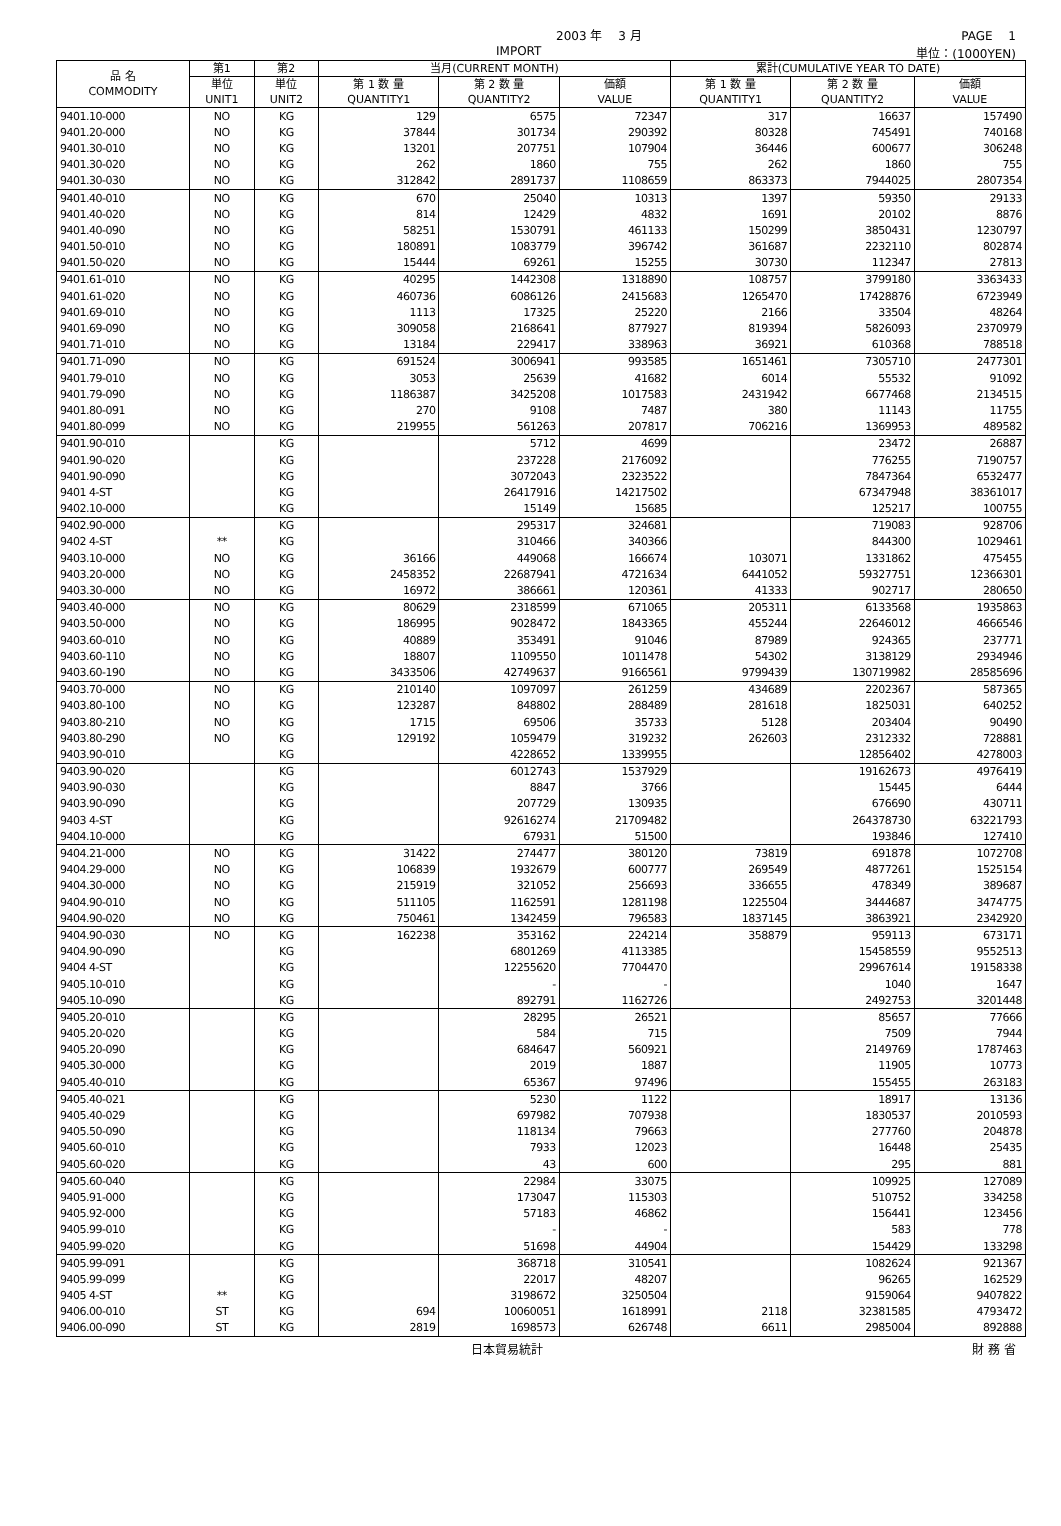2003 年　 3 月 PAGE　 1
IMPORT 単位：(1000YEN)
| 品 名 COMMODITY | 第1 | 第2 | 当月(CURRENT MONTH) | | | 累計(CUMULATIVE YEAR TO DATE) | | |
| --- | --- | --- | --- | --- | --- | --- | --- | --- |
| | 単位 UNIT1 | 単位 UNIT2 | 第 1 数 量 QUANTITY1 | 第 2 数 量 QUANTITY2 | 価額 VALUE | 第 1 数 量 QUANTITY1 | 第 2 数 量 QUANTITY2 | 価額 VALUE |
| 9401.10-000 | NO | KG | 129 | 6575 | 72347 | 317 | 16637 | 157490 |
| 9401.20-000 | NO | KG | 37844 | 301734 | 290392 | 80328 | 745491 | 740168 |
| 9401.30-010 | NO | KG | 13201 | 207751 | 107904 | 36446 | 600677 | 306248 |
| 9401.30-020 | NO | KG | 262 | 1860 | 755 | 262 | 1860 | 755 |
| 9401.30-030 | NO | KG | 312842 | 2891737 | 1108659 | 863373 | 7944025 | 2807354 |
| 9401.40-010 | NO | KG | 670 | 25040 | 10313 | 1397 | 59350 | 29133 |
| 9401.40-020 | NO | KG | 814 | 12429 | 4832 | 1691 | 20102 | 8876 |
| 9401.40-090 | NO | KG | 58251 | 1530791 | 461133 | 150299 | 3850431 | 1230797 |
| 9401.50-010 | NO | KG | 180891 | 1083779 | 396742 | 361687 | 2232110 | 802874 |
| 9401.50-020 | NO | KG | 15444 | 69261 | 15255 | 30730 | 112347 | 27813 |
| 9401.61-010 | NO | KG | 40295 | 1442308 | 1318890 | 108757 | 3799180 | 3363433 |
| 9401.61-020 | NO | KG | 460736 | 6086126 | 2415683 | 1265470 | 17428876 | 6723949 |
| 9401.69-010 | NO | KG | 1113 | 17325 | 25220 | 2166 | 33504 | 48264 |
| 9401.69-090 | NO | KG | 309058 | 2168641 | 877927 | 819394 | 5826093 | 2370979 |
| 9401.71-010 | NO | KG | 13184 | 229417 | 338963 | 36921 | 610368 | 788518 |
| 9401.71-090 | NO | KG | 691524 | 3006941 | 993585 | 1651461 | 7305710 | 2477301 |
| 9401.79-010 | NO | KG | 3053 | 25639 | 41682 | 6014 | 55532 | 91092 |
| 9401.79-090 | NO | KG | 1186387 | 3425208 | 1017583 | 2431942 | 6677468 | 2134515 |
| 9401.80-091 | NO | KG | 270 | 9108 | 7487 | 380 | 11143 | 11755 |
| 9401.80-099 | NO | KG | 219955 | 561263 | 207817 | 706216 | 1369953 | 489582 |
| 9401.90-010 | | KG | | 5712 | 4699 | | 23472 | 26887 |
| 9401.90-020 | | KG | | 237228 | 2176092 | | 776255 | 7190757 |
| 9401.90-090 | | KG | | 3072043 | 2323522 | | 7847364 | 6532477 |
| 9401 4-ST | | KG | | 26417916 | 14217502 | | 67347948 | 38361017 |
| 9402.10-000 | | KG | | 15149 | 15685 | | 125217 | 100755 |
| 9402.90-000 | | KG | | 295317 | 324681 | | 719083 | 928706 |
| 9402 4-ST | ** | KG | | 310466 | 340366 | | 844300 | 1029461 |
| 9403.10-000 | NO | KG | 36166 | 449068 | 166674 | 103071 | 1331862 | 475455 |
| 9403.20-000 | NO | KG | 2458352 | 22687941 | 4721634 | 6441052 | 59327751 | 12366301 |
| 9403.30-000 | NO | KG | 16972 | 386661 | 120361 | 41333 | 902717 | 280650 |
| 9403.40-000 | NO | KG | 80629 | 2318599 | 671065 | 205311 | 6133568 | 1935863 |
| 9403.50-000 | NO | KG | 186995 | 9028472 | 1843365 | 455244 | 22646012 | 4666546 |
| 9403.60-010 | NO | KG | 40889 | 353491 | 91046 | 87989 | 924365 | 237771 |
| 9403.60-110 | NO | KG | 18807 | 1109550 | 1011478 | 54302 | 3138129 | 2934946 |
| 9403.60-190 | NO | KG | 3433506 | 42749637 | 9166561 | 9799439 | 130719982 | 28585696 |
| 9403.70-000 | NO | KG | 210140 | 1097097 | 261259 | 434689 | 2202367 | 587365 |
| 9403.80-100 | NO | KG | 123287 | 848802 | 288489 | 281618 | 1825031 | 640252 |
| 9403.80-210 | NO | KG | 1715 | 69506 | 35733 | 5128 | 203404 | 90490 |
| 9403.80-290 | NO | KG | 129192 | 1059479 | 319232 | 262603 | 2312332 | 728881 |
| 9403.90-010 | | KG | | 4228652 | 1339955 | | 12856402 | 4278003 |
| 9403.90-020 | | KG | | 6012743 | 1537929 | | 19162673 | 4976419 |
| 9403.90-030 | | KG | | 8847 | 3766 | | 15445 | 6444 |
| 9403.90-090 | | KG | | 207729 | 130935 | | 676690 | 430711 |
| 9403 4-ST | | KG | | 92616274 | 21709482 | | 264378730 | 63221793 |
| 9404.10-000 | | KG | | 67931 | 51500 | | 193846 | 127410 |
| 9404.21-000 | NO | KG | 31422 | 274477 | 380120 | 73819 | 691878 | 1072708 |
| 9404.29-000 | NO | KG | 106839 | 1932679 | 600777 | 269549 | 4877261 | 1525154 |
| 9404.30-000 | NO | KG | 215919 | 321052 | 256693 | 336655 | 478349 | 389687 |
| 9404.90-010 | NO | KG | 511105 | 1162591 | 1281198 | 1225504 | 3444687 | 3474775 |
| 9404.90-020 | NO | KG | 750461 | 1342459 | 796583 | 1837145 | 3863921 | 2342920 |
| 9404.90-030 | NO | KG | 162238 | 353162 | 224214 | 358879 | 959113 | 673171 |
| 9404.90-090 | | KG | | 6801269 | 4113385 | | 15458559 | 9552513 |
| 9404 4-ST | | KG | | 12255620 | 7704470 | | 29967614 | 19158338 |
| 9405.10-010 | | KG | | - | - | | 1040 | 1647 |
| 9405.10-090 | | KG | | 892791 | 1162726 | | 2492753 | 3201448 |
| 9405.20-010 | | KG | | 28295 | 26521 | | 85657 | 77666 |
| 9405.20-020 | | KG | | 584 | 715 | | 7509 | 7944 |
| 9405.20-090 | | KG | | 684647 | 560921 | | 2149769 | 1787463 |
| 9405.30-000 | | KG | | 2019 | 1887 | | 11905 | 10773 |
| 9405.40-010 | | KG | | 65367 | 97496 | | 155455 | 263183 |
| 9405.40-021 | | KG | | 5230 | 1122 | | 18917 | 13136 |
| 9405.40-029 | | KG | | 697982 | 707938 | | 1830537 | 2010593 |
| 9405.50-090 | | KG | | 118134 | 79663 | | 277760 | 204878 |
| 9405.60-010 | | KG | | 7933 | 12023 | | 16448 | 25435 |
| 9405.60-020 | | KG | | 43 | 600 | | 295 | 881 |
| 9405.60-040 | | KG | | 22984 | 33075 | | 109925 | 127089 |
| 9405.91-000 | | KG | | 173047 | 115303 | | 510752 | 334258 |
| 9405.92-000 | | KG | | 57183 | 46862 | | 156441 | 123456 |
| 9405.99-010 | | KG | | - | - | | 583 | 778 |
| 9405.99-020 | | KG | | 51698 | 44904 | | 154429 | 133298 |
| 9405.99-091 | | KG | | 368718 | 310541 | | 1082624 | 921367 |
| 9405.99-099 | | KG | | 22017 | 48207 | | 96265 | 162529 |
| 9405 4-ST | ** | KG | | 3198672 | 3250504 | | 9159064 | 9407822 |
| 9406.00-010 | ST | KG | 694 | 10060051 | 1618991 | 2118 | 32381585 | 4793472 |
| 9406.00-090 | ST | KG | 2819 | 1698573 | 626748 | 6611 | 2985004 | 892888 |
日本貿易統計 財 務 省